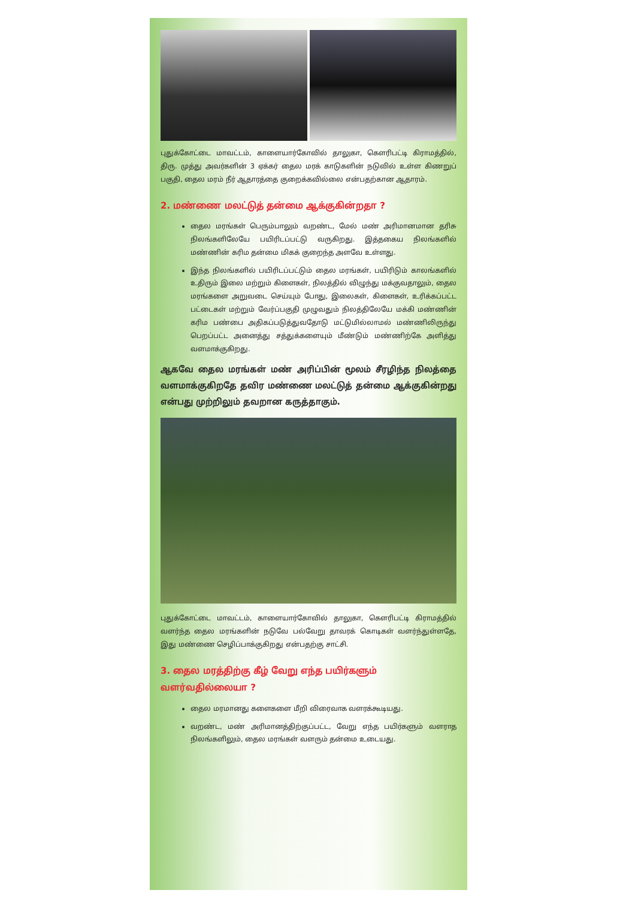புதுக்கோட்டை மாவட்டம், காளையார்கோவில் தாலுகா, கௌரிபட்டி கிராமத்தில், திரு. முத்து அவர்களின் 3 ஏக்கர் தைல மரக் காடுகளின் நடுவில் உள்ள கிணறுப் பகுதி, தைல மரம் நீர் ஆதாரத்தை குறைக்கவில்லை என்பதற்கான ஆதாரம்.
2. மண்ணை மலட்டுத் தன்மை ஆக்குகின்றதா ?
தைல மரங்கள் பெரும்பாலும் வறண்ட, மேல் மண் அரிமானமான தரிசு நிலங்களிலேயே பயிரிடப்பட்டு வருகிறது. இத்தகைய நிலங்களில் மண்ணின் கரிம தன்மை மிகக் குறைந்த அளவே உள்ளது.
இந்த நிலங்களில் பயிரிடப்பட்டும் தைல மரங்கள், பயிரிடும் காலங்களில் உதிரும் இலை மற்றும் கிளைகள், நிலத்தில் விழுந்து மக்குவதாலும், தைல மரங்களை அறுவடை செய்யும் போது, இலைகள், கிளைகள், உரிக்கப்பட்ட பட்டைகள் மற்றும் வேர்ப்பகுதி முழுவதும் நிலத்திலேயே மக்கி மண்ணின் கரிம பண்பை அதிகப்படுத்துவதோடு மட்டுமில்லாமல் மண்ணிலிருந்து பெறப்பட்ட அனைத்து சத்துக்களையும் மீண்டும் மண்ணிற்கே அளித்து வளமாக்குகிறது.
ஆகவே தைல மரங்கள் மண் அரிப்பின் மூலம் சீரழிந்த நிலத்தை வளமாக்குகிறதே தவிர மண்ணை மலட்டுத் தன்மை ஆக்குகின்றது என்பது முற்றிலும் தவறான கருத்தாகும்.
புதுக்கோட்டை மாவட்டம், காளையார்கோவில் தாலுகா, கௌரிபட்டி கிராமத்தில் வளர்ந்த தைல மரங்களின் நடுவே பல்வேறு தாவரக் கொடிகள் வளர்ந்துள்ளதே, இது மண்ணை செழிப்பாக்குகிறது என்பதற்கு சாட்சி.
3. தைல மரத்திற்கு கீழ் வேறு எந்த பயிர்களும் வளர்வதில்லையா ?
தைல மரமானது களைகளை மீறி விரைவாக வளரக்கூடியது.
வறண்ட, மண் அரிமானத்திற்குப்பட்ட, வேறு எந்த பயிர்களும் வளராத நிலங்களிலும், தைல மரங்கள் வளரும் தன்மை உடையது.